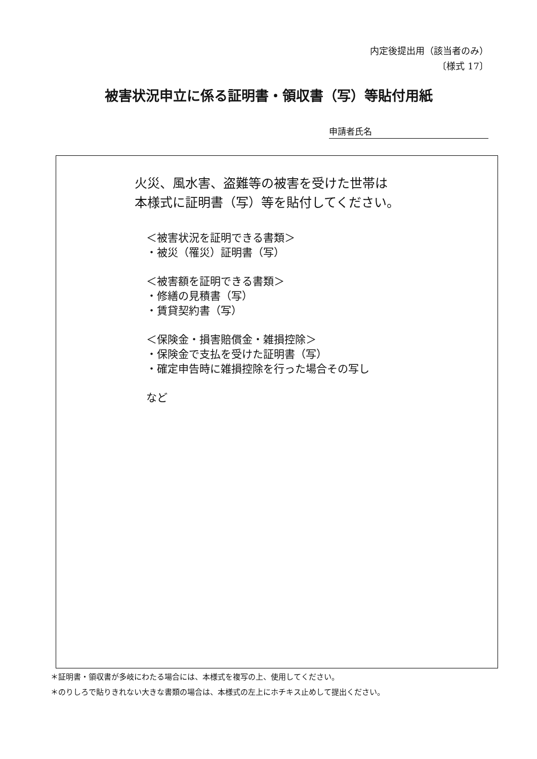内定後提出用（該当者のみ）
〔様式 17〕
被害状況申立に係る証明書・領収書（写）等貼付用紙
申請者氏名
火災、風水害、盗難等の被害を受けた世帯は
本様式に証明書（写）等を貼付してください。
＜被害状況を証明できる書類＞
・被災（罹災）証明書（写）
＜被害額を証明できる書類＞
・修繕の見積書（写）
・賃貸契約書（写）
＜保険金・損害賠償金・雑損控除＞
・保険金で支払を受けた証明書（写）
・確定申告時に雑損控除を行った場合その写し
など
＊証明書・領収書が多岐にわたる場合には、本様式を複写の上、使用してください。
＊のりしろで貼りきれない大きな書類の場合は、本様式の左上にホチキス止めして提出ください。